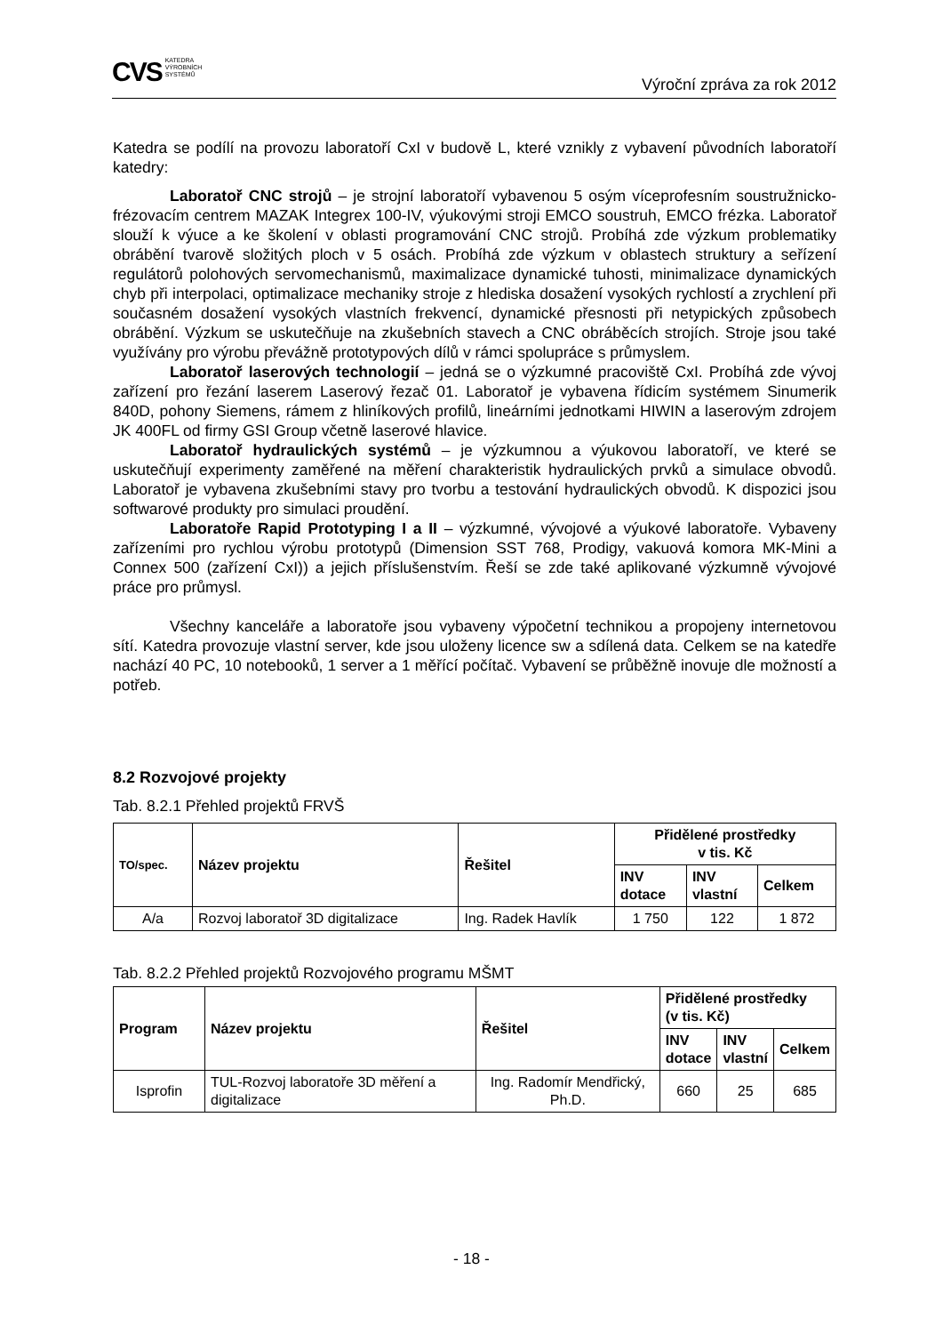CVS KATEDRA
VÝROBNÍCH
SYSTÉMŮ
Výroční zpráva za rok 2012
Katedra se podílí na provozu laboratoří CxI v budově L, které vznikly z vybavení původních laboratoří katedry:
Laboratoř CNC strojů – je strojní laboratoří vybavenou 5 osým víceprofesním soustružnicko-frézovacím centrem MAZAK Integrex 100-IV, výukovými stroji EMCO soustruh, EMCO frézka. Laboratoř slouží k výuce a ke školení v oblasti programování CNC strojů. Probíhá zde výzkum problematiky obrábění tvarově složitých ploch v 5 osách. Probíhá zde výzkum v oblastech struktury a seřízení regulátorů polohových servomechanismů, maximalizace dynamické tuhosti, minimalizace dynamických chyb při interpolaci, optimalizace mechaniky stroje z hlediska dosažení vysokých rychlostí a zrychlení při současném dosažení vysokých vlastních frekvencí, dynamické přesnosti při netypických způsobech obrábění. Výzkum se uskutečňuje na zkušebních stavech a CNC obráběcích strojích. Stroje jsou také využívány pro výrobu převážně prototypových dílů v rámci spolupráce s průmyslem.
Laboratoř laserových technologií – jedná se o výzkumné pracoviště CxI. Probíhá zde vývoj zařízení pro řezání laserem Laserový řezač 01. Laboratoř je vybavena řídicím systémem Sinumerik 840D, pohony Siemens, rámem z hliníkových profilů, lineárními jednotkami HIWIN a laserovým zdrojem JK 400FL od firmy GSI Group včetně laserové hlavice.
Laboratoř hydraulických systémů – je výzkumnou a výukovou laboratoří, ve které se uskutečňují experimenty zaměřené na měření charakteristik hydraulických prvků a simulace obvodů. Laboratoř je vybavena zkušebními stavy pro tvorbu a testování hydraulických obvodů. K dispozici jsou softwarové produkty pro simulaci proudění.
Laboratoře Rapid Prototyping I a II – výzkumné, vývojové a výukové laboratoře. Vybaveny zařízeními pro rychlou výrobu prototypů (Dimension SST 768, Prodigy, vakuová komora MK-Mini a Connex 500 (zařízení CxI)) a jejich příslušenstvím. Řeší se zde také aplikované výzkumně vývojové práce pro průmysl.
Všechny kanceláře a laboratoře jsou vybaveny výpočetní technikou a propojeny internetovou sítí. Katedra provozuje vlastní server, kde jsou uloženy licence sw a sdílená data. Celkem se na katedře nachází 40 PC, 10 notebooků, 1 server a 1 měřící počítač. Vybavení se průběžně inovuje dle možností a potřeb.
8.2 Rozvojové projekty
Tab. 8.2.1 Přehled projektů FRVŠ
| TO/spec. | Název projektu | Řešitel | Přidělené prostředky v tis. Kč | | |
| --- | --- | --- | --- | --- | --- |
| | | | INV dotace | INV vlastní | Celkem |
| A/a | Rozvoj laboratoř 3D digitalizace | Ing. Radek Havlík | 1 750 | 122 | 1 872 |
Tab. 8.2.2 Přehled projektů Rozvojového programu MŠMT
| Program | Název projektu | Řešitel | Přidělené prostředky (v tis. Kč) | | |
| --- | --- | --- | --- | --- | --- |
| | | | INV dotace | INV vlastní | Celkem |
| Isprofin | TUL-Rozvoj laboratoře 3D měření a digitalizace | Ing. Radomír Mendřický, Ph.D. | 660 | 25 | 685 |
- 18 -